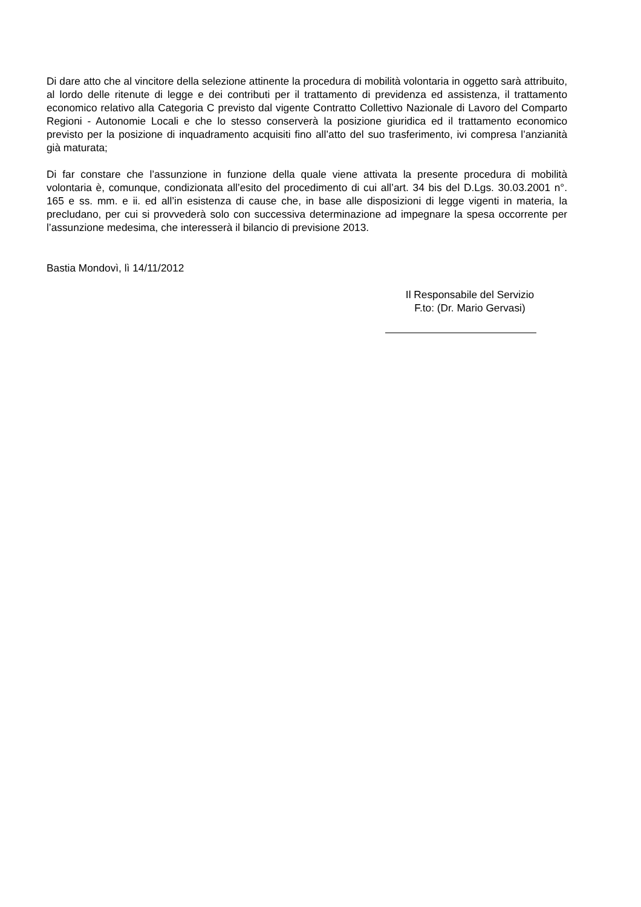Di dare atto che al vincitore della selezione attinente la procedura di mobilità volontaria in oggetto sarà attribuito, al lordo delle ritenute di legge e dei contributi per il trattamento di previdenza ed assistenza, il trattamento economico relativo alla Categoria C previsto dal vigente Contratto Collettivo Nazionale di Lavoro del Comparto Regioni - Autonomie Locali e che lo stesso conserverà la posizione giuridica ed il trattamento economico previsto per la posizione di inquadramento acquisiti fino all’atto del suo trasferimento, ivi compresa l’anzianità già maturata;
Di far constare che l’assunzione in funzione della quale viene attivata la presente procedura di mobilità volontaria è, comunque, condizionata all’esito del procedimento di cui all’art. 34 bis del D.Lgs. 30.03.2001 n°. 165 e ss. mm. e ii. ed all’in esistenza di cause che, in base alle disposizioni di legge vigenti in materia, la precludano, per cui si provvederà solo con successiva determinazione ad impegnare la spesa occorrente per l’assunzione medesima, che interesserà il bilancio di previsione 2013.
Bastia Mondovì, lì 14/11/2012
Il Responsabile del Servizio
F.to: (Dr. Mario Gervasi)